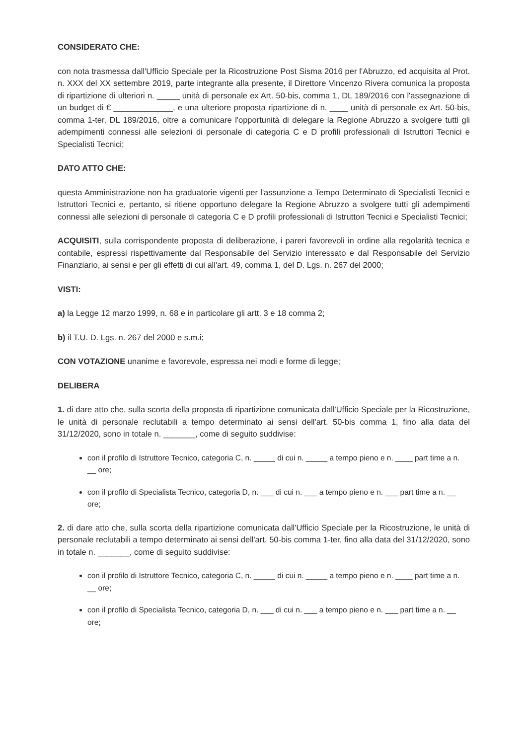CONSIDERATO CHE:
con nota trasmessa dall'Ufficio Speciale per la Ricostruzione Post Sisma 2016 per l'Abruzzo, ed acquisita al Prot. n. XXX del XX settembre 2019, parte integrante alla presente, il Direttore Vincenzo Rivera comunica la proposta di ripartizione di ulteriori n. _____ unità di personale ex Art. 50-bis, comma 1, DL 189/2016 con l'assegnazione di un budget di € _____________, e una ulteriore proposta ripartizione di n. ____ unità di personale ex Art. 50-bis, comma 1-ter, DL 189/2016, oltre a comunicare l'opportunità di delegare la Regione Abruzzo a svolgere tutti gli adempimenti connessi alle selezioni di personale di categoria C e D profili professionali di Istruttori Tecnici e Specialisti Tecnici;
DATO ATTO CHE:
questa Amministrazione non ha graduatorie vigenti per l'assunzione a Tempo Determinato di Specialisti Tecnici e Istruttori Tecnici e, pertanto, si ritiene opportuno delegare la Regione Abruzzo a svolgere tutti gli adempimenti connessi alle selezioni di personale di categoria C e D profili professionali di Istruttori Tecnici e Specialisti Tecnici;
ACQUISITI, sulla corrispondente proposta di deliberazione, i pareri favorevoli in ordine alla regolarità tecnica e contabile, espressi rispettivamente dal Responsabile del Servizio interessato e dal Responsabile del Servizio Finanziario, ai sensi e per gli effetti di cui all'art. 49, comma 1, del D. Lgs. n. 267 del 2000;
VISTI:
a) la Legge 12 marzo 1999, n. 68 e in particolare gli artt. 3 e 18 comma 2;
b) il T.U. D. Lgs. n. 267 del 2000 e s.m.i;
CON VOTAZIONE unanime e favorevole, espressa nei modi e forme di legge;
DELIBERA
1. di dare atto che, sulla scorta della proposta di ripartizione comunicata dall'Ufficio Speciale per la Ricostruzione, le unità di personale reclutabili a tempo determinato ai sensi dell'art. 50-bis comma 1, fino alla data del 31/12/2020, sono in totale n. _______, come di seguito suddivise:
con il profilo di Istruttore Tecnico, categoria C, n. _____ di cui n. _____ a tempo pieno e n. ____ part time a n. __ ore;
con il profilo di Specialista Tecnico, categoria D, n. ___ di cui n. ___ a tempo pieno e n. ___ part time a n. __ ore;
2. di dare atto che, sulla scorta della ripartizione comunicata dall'Ufficio Speciale per la Ricostruzione, le unità di personale reclutabili a tempo determinato ai sensi dell'art. 50-bis comma 1-ter, fino alla data del 31/12/2020, sono in totale n. _______, come di seguito suddivise:
con il profilo di Istruttore Tecnico, categoria C, n. _____ di cui n. _____ a tempo pieno e n. ____ part time a n. __ ore;
con il profilo di Specialista Tecnico, categoria D, n. ___ di cui n. ___ a tempo pieno e n. ___ part time a n. __ ore;